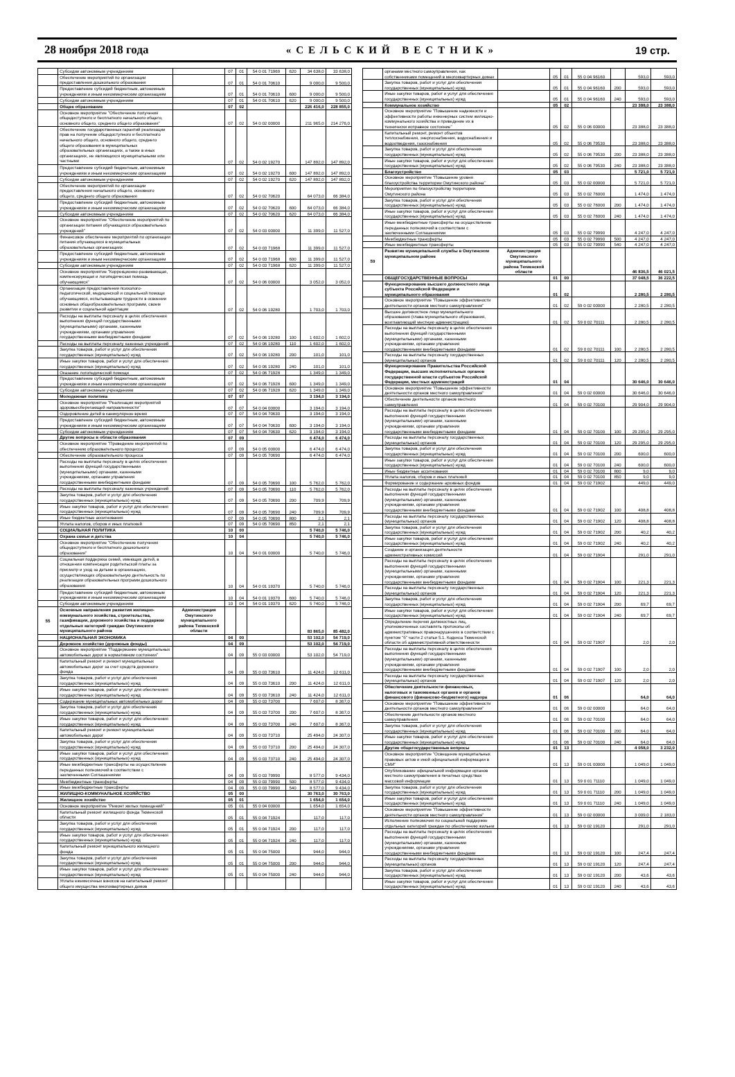28 ноября 2018 года «СЕЛЬСКИЙ ВЕСТНИК» 19 стр.
| | Субсидии автономным учреждениям | | 07 | 01 | 54 0 01 71969 | 620 | 34 638,0 | 33 638,0 |
| | Обеспечение мероприятий по организации предоставления дошкольного образования | | 07 | 01 | 54 0 01 70610 | | 9 000,0 | 9 500,0 |
| | Предоставление субсидий бюджетным, автономным учреждениям и иным некоммерческим организациям | | 07 | 01 | 54 0 01 70610 | 600 | 9 000,0 | 9 500,0 |
| | Субсидии автономным учреждениям | | 07 | 01 | 54 0 01 70610 | 620 | 9 000,0 | 9 500,0 |
| | Общее образование | | 07 | 02 | | | 226 416,0 | 228 855,0 |
| | Основное мероприятие "Обеспечение получения общедоступного и бесплатного начального общего, основного общего, среднего общего образования" | | 07 | 02 | 54 0 02 00000 | | 211 965,0 | 214 276,0 |
| | Обеспечение государственных гарантий реализации прав на получение общедоступного и бесплатного начального общего, основного общего, среднего общего образования в муниципальных образовательных организациях, а также в иных организациях, не являющихся муниципальными или частными | | 07 | 02 | 54 0 02 19270 | | 147 892,0 | 147 892,0 |
| | Предоставление субсидий бюджетным, автономным учреждениям и иным некоммерческим организациям | | 07 | 02 | 54 0 02 19270 | 600 | 147 892,0 | 147 892,0 |
| | Субсидии автономным учреждениям | | 07 | 02 | 54 0 02 19270 | 620 | 147 892,0 | 147 892,0 |
| | Обеспечение мероприятий по организации предоставления начального общего, основного общего, среднего общего образования | | 07 | 02 | 54 0 02 70620 | | 64 073,0 | 66 384,0 |
| | Предоставление субсидий бюджетным, автономным учреждениям и иным некоммерческим организациям | | 07 | 02 | 54 0 02 70620 | 600 | 64 073,0 | 66 384,0 |
| | Субсидии автономным учреждениям | | 07 | 02 | 54 0 02 70620 | 620 | 64 073,0 | 66 384,0 |
| | Основное мероприятие "Обеспечение мероприятий по организации питания обучающихся образовательных учреждений" | | 07 | 02 | 54 0 03 00000 | | 11 399,0 | 11 527,0 |
| | Финансовое обеспечение мероприятий по организации питания обучающихся в муниципальных образовательных организациях | | 07 | 02 | 54 0 03 71968 | | 11 399,0 | 11 527,0 |
| | Предоставление субсидий бюджетным, автономным учреждениям и иным некоммерческим организациям | | 07 | 02 | 54 0 03 71968 | 600 | 11 399,0 | 11 527,0 |
| | Субсидии автономным учреждениям | | 07 | 02 | 54 0 03 71968 | 620 | 11 399,0 | 11 527,0 |
| | Основное мероприятие "Коррекционно-развивающая, компенсирующая и логопедическая помощь обучающимся" | | 07 | 02 | 54 0 06 00000 | | 3 052,0 | 3 052,0 |
| | Организация предоставления психолого-педагогической, медицинской и социальной помощи обучающимся, испытывающим трудности в освоении основных общеобразовательных программ, своем развитии и социальной адаптации | | 07 | 02 | 54 0 06 19280 | | 1 703,0 | 1 703,0 |
| | Расходы на выплаты персоналу в целях обеспечения выполнения функций государственными (муниципальными) органами, казенными учреждениями, органами управления государственными внебюджетными фондами | | 07 | 02 | 54 0 06 19280 | 100 | 1 602,0 | 1 602,0 |
| | Расходы на выплаты персоналу казенных учреждений | | 07 | 02 | 54 0 06 19280 | 110 | 1 602,0 | 1 602,0 |
| | Закупка товаров, работ и услуг для обеспечения государственных (муниципальных) нужд | | 07 | 02 | 54 0 06 19280 | 200 | 101,0 | 101,0 |
| | Иные закупки товаров, работ и услуг для обеспечения государственных (муниципальных) нужд | | 07 | 02 | 54 0 06 19280 | 240 | 101,0 | 101,0 |
| | Оказание логопедической помощи | | 07 | 02 | 54 0 06 71928 | | 1 349,0 | 1 349,0 |
| | Предоставление субсидий бюджетным, автономным учреждениям и иным некоммерческим организациям | | 07 | 02 | 54 0 06 71928 | 600 | 1 349,0 | 1 349,0 |
| | Субсидии автономным учреждениям | | 07 | 02 | 54 0 06 71928 | 620 | 1 349,0 | 1 349,0 |
| | Молодежная политика | | 07 | 07 | | | 3 194,0 | 3 194,0 |
| | Основное мероприятие "Реализация мероприятий здоровьесберегающей направленности" | | 07 | 07 | 54 0 04 00000 | | 3 194,0 | 3 194,0 |
| | Оздоровление детей в каникулярное время | | 07 | 07 | 54 0 04 70630 | | 3 194,0 | 3 194,0 |
| | Предоставление субсидий бюджетным, автономным учреждениям и иным некоммерческим организациям | | 07 | 07 | 54 0 04 70630 | 600 | 3 194,0 | 3 194,0 |
| | Субсидии автономным учреждениям | | 07 | 07 | 54 0 04 70630 | 620 | 3 194,0 | 3 194,0 |
| | Другие вопросы в области образования | | 07 | 09 | | | 6 474,0 | 6 474,0 |
| | Основное мероприятие "Проведение мероприятий по обеспечению образовательного процесса" | | 07 | 09 | 54 0 05 00000 | | 6 474,0 | 6 474,0 |
| | Обеспечение образовательного процесса | | 07 | 09 | 54 0 05 70690 | | 6 474,0 | 6 474,0 |
| | Расходы на выплаты персоналу в целях обеспечения выполнения функций государственными (муниципальными) органами, казенными учреждениями, органами управления государственными внебюджетными фондами | | 07 | 09 | 54 0 05 70690 | 100 | 5 762,0 | 5 762,0 |
| | Расходы на выплаты персоналу казенных учреждений | | 07 | 09 | 54 0 05 70690 | 110 | 5 762,0 | 5 762,0 |
| | Закупка товаров, работ и услуг для обеспечения государственных (муниципальных) нужд | | 07 | 09 | 54 0 05 70690 | 200 | 709,9 | 709,9 |
| | Иные закупки товаров, работ и услуг для обеспечения государственных (муниципальных) нужд | | 07 | 09 | 54 0 05 70690 | 240 | 709,9 | 709,9 |
| | Иные бюджетные ассигнования | | 07 | 09 | 54 0 05 70690 | 800 | 2,1 | 2,1 |
| | Уплата налогов, сборов и иных платежей | | 07 | 09 | 54 0 05 70690 | 850 | 2,1 | 2,1 |
| | СОЦИАЛЬНАЯ ПОЛИТИКА | | 10 | 00 | | | 5 740,0 | 5 746,0 |
| | Охрана семьи и детства | | 10 | 04 | | | 5 740,0 | 5 746,0 |
| | Основное мероприятие "Обеспечение получения общедоступного и бесплатного дошкольного образования" | | 10 | 04 | 54 0 01 00000 | | 5 740,0 | 5 746,0 |
| | Социальная поддержка семей, имеющих детей, в отношении компенсации родительской платы за присмотр и уход за детьми в организациях, осуществляющих образовательную деятельность по реализации образовательных программ дошкольного образования | | 10 | 04 | 54 0 01 19370 | | 5 740,0 | 5 746,0 |
| | Предоставление субсидий бюджетным, автономным учреждениям и иным некоммерческим организациям | | 10 | 04 | 54 0 01 19370 | 600 | 5 740,0 | 5 746,0 |
| | Субсидии автономным учреждениям | | 10 | 04 | 54 0 01 19370 | 620 | 5 740,0 | 5 746,0 |
| 55 | Основные направления развития жилищно-коммунального хозяйства, строительства, газификации, дорожного хозяйства и поддержки отдельных категорий граждан Омутинского муниципального района | Администрация Омутинского муниципального района Тюменской области | | | | | 83 865,0 | 85 482,0 |
| | НАЦИОНАЛЬНАЯ ЭКОНОМИКА | | 04 | 00 | | | 53 102,0 | 54 719,0 |
| | Дорожное хозяйство (дорожные фонды) | | 04 | 09 | | | 53 102,0 | 54 719,0 |
| | Основное мероприятие "Поддержание муниципальных автомобильных дорог в нормативном состоянии" | | 04 | 09 | 55 0 03 00000 | | 53 102,0 | 54 719,0 |
| | Капитальный ремонт и ремонт муниципальных автомобильных дорог за счет средств дорожного фонда | | 04 | 09 | 55 0 03 73610 | | 11 424,0 | 12 611,0 |
| | Закупка товаров, работ и услуг для обеспечения государственных (муниципальных) нужд | | 04 | 09 | 55 0 03 73610 | 200 | 11 424,0 | 12 611,0 |
| | Иные закупки товаров, работ и услуг для обеспечения государственных (муниципальных) нужд | | 04 | 09 | 55 0 03 73610 | 240 | 11 424,0 | 12 611,0 |
| | Содержание муниципальных автомобильных дорог | | 04 | 09 | 55 0 03 73700 | | 7 607,0 | 8 367,0 |
| | Закупка товаров, работ и услуг для обеспечения государственных (муниципальных) нужд | | 04 | 09 | 55 0 03 73700 | 200 | 7 607,0 | 8 367,0 |
| | Иные закупки товаров, работ и услуг для обеспечения государственных (муниципальных) нужд | | 04 | 09 | 55 0 03 73700 | 240 | 7 607,0 | 8 367,0 |
| | Капитальный ремонт и ремонт муниципальных автомобильных дорог | | 04 | 09 | 55 0 03 73710 | | 25 494,0 | 24 307,0 |
| | Закупка товаров, работ и услуг для обеспечения государственных (муниципальных) нужд | | 04 | 09 | 55 0 03 73710 | 200 | 25 494,0 | 24 307,0 |
| | Иные закупки товаров, работ и услуг для обеспечения государственных (муниципальных) нужд | | 04 | 09 | 55 0 03 73710 | 240 | 25 494,0 | 24 307,0 |
| | Иные межбюджетные трансферты на осуществление переданных полномочий в соответствии с заключенными Соглашениями | | 04 | 09 | 55 0 03 79990 | | 8 577,0 | 9 434,0 |
| | Межбюджетные трансферты | | 04 | 09 | 55 0 03 79990 | 500 | 8 577,0 | 9 434,0 |
| | Иные межбюджетные трансферты | | 04 | 09 | 55 0 03 79990 | 540 | 8 577,0 | 9 434,0 |
| | ЖИЛИЩНО-КОММУНАЛЬНОЕ ХОЗЯЙСТВО | | 05 | 00 | | | 30 763,0 | 30 763,0 |
| | Жилищное хозяйство | | 05 | 01 | | | 1 654,0 | 1 654,0 |
| | Основное мероприятие "Ремонт жилых помещений" | | 05 | 01 | 55 0 04 00000 | | 1 654,0 | 1 654,0 |
| | Капитальный ремонт жилищного фонда Тюменской области | | 05 | 01 | 55 0 04 71924 | | 117,0 | 117,0 |
| | Закупка товаров, работ и услуг для обеспечения государственных (муниципальных) нужд | | 05 | 01 | 55 0 04 71924 | 200 | 117,0 | 117,0 |
| | Иные закупки товаров, работ и услуг для обеспечения государственных (муниципальных) нужд | | 05 | 01 | 55 0 04 71924 | 240 | 117,0 | 117,0 |
| | Капитальный ремонт муниципального жилищного фонда | | 05 | 01 | 55 0 04 75000 | | 944,0 | 944,0 |
| | Закупка товаров, работ и услуг для обеспечения государственных (муниципальных) нужд | | 05 | 01 | 55 0 04 75000 | 200 | 944,0 | 944,0 |
| | Иные закупки товаров, работ и услуг для обеспечения государственных (муниципальных) нужд | | 05 | 01 | 55 0 04 75000 | 240 | 944,0 | 944,0 |
| | Уплата ежемесячных взносов на капитальный ремонт общего имущества многоквартирных домов | | | | | | | |
| | органами местного самоуправления, как собственниками помещений в многоквартирных домах | | 05 | 01 | 55 0 04 96160 | | 593,0 | 593,0 |
| | Закупка товаров, работ и услуг для обеспечения государственных (муниципальных) нужд | | 05 | 01 | 55 0 04 96160 | 200 | 593,0 | 593,0 |
| | Иные закупки товаров, работ и услуг для обеспечения государственных (муниципальных) нужд | | 05 | 01 | 55 0 04 96160 | 240 | 593,0 | 593,0 |
| | Коммунальное хозяйство | | 05 | 02 | | | 23 388,0 | 23 388,0 |
| | Основное мероприятие "Повышение надежности и эффективности работы инженерных систем жилищно-коммунального хозяйства и приведение их в технически исправное состояние" | | 05 | 02 | 55 0 06 00000 | | 23 388,0 | 23 388,0 |
| | Капитальный ремонт, ремонт объектов теплоснабжения, энергоснабжения, водоснабжения и водоотведения, газоснабжения | | 05 | 02 | 55 0 06 79530 | | 23 388,0 | 23 388,0 |
| | Закупка товаров, работ и услуг для обеспечения государственных (муниципальных) нужд | | 05 | 02 | 55 0 06 79530 | 200 | 23 388,0 | 23 388,0 |
| | Иные закупки товаров, работ и услуг для обеспечения государственных (муниципальных) нужд | | 05 | 02 | 55 0 06 79530 | 240 | 23 388,0 | 23 388,0 |
| | Благоустройство | | 05 | 03 | | | 5 721,0 | 5 721,0 |
| | Основное мероприятие "Повышение уровня благоустройства территории Омутинского района" | | 05 | 03 | 55 0 02 00000 | | 5 721,0 | 5 721,0 |
| | Мероприятия по благоустройству территории Омутинского района | | 05 | 03 | 55 0 02 76000 | | 1 474,0 | 1 474,0 |
| | Закупка товаров, работ и услуг для обеспечения государственных (муниципальных) нужд | | 05 | 03 | 55 0 02 76000 | 200 | 1 474,0 | 1 474,0 |
| | Иные закупки товаров, работ и услуг для обеспечения государственных (муниципальных) нужд | | 05 | 03 | 55 0 02 76000 | 240 | 1 474,0 | 1 474,0 |
| | Иные межбюджетные трансферты на осуществление переданных полномочий в соответствии с заключенными Соглашениями | | 05 | 03 | 55 0 02 79990 | | 4 247,0 | 4 247,0 |
| | Межбюджетные трансферты | | 05 | 03 | 55 0 02 79990 | 500 | 4 247,0 | 4 247,0 |
| | Иные межбюджетные трансферты | | 05 | 03 | 55 0 02 79990 | 540 | 4 247,0 | 4 247,0 |
| 59 | Развитие муниципальной службы в Омутинском муниципальном районе | Администрация Омутинского муниципального района Тюменской области | | | | | 46 836,5 | 46 021,5 |
| | ОБЩЕГОСУДАРСТВЕННЫЕ ВОПРОСЫ | | 01 | 00 | | | 37 048,5 | 36 222,5 |
| | Функционирование высшего должностного лица субъекта Российской Федерации и муниципального образования | | 01 | 02 | | | 2 280,5 | 2 280,5 |
| | Основное мероприятие "Повышение эффективности деятельности органов местного самоуправления" | | 01 | 02 | 59 0 02 00000 | | 2 280,5 | 2 280,5 |
| | Высшее должностное лицо муниципального образования (глава муниципального образования, возглавляющий местную администрацию) | | 01 | 02 | 59 0 02 70111 | | 2 280,5 | 2 280,5 |
| | Расходы на выплаты персоналу в целях обеспечения выполнения функций государственными (муниципальными) органами, казенными учреждениями, органами управления государственными внебюджетными фондами | | 01 | 02 | 59 0 02 70111 | 100 | 2 280,5 | 2 280,5 |
| | Расходы на выплаты персоналу государственных (муниципальных) органов | | 01 | 02 | 59 0 02 70111 | 120 | 2 280,5 | 2 280,5 |
| | Функционирование Правительства Российской Федерации, высших исполнительных органов государственной власти субъектов Российской Федерации, местных администраций | | 01 | 04 | | | 30 646,0 | 30 646,0 |
| | Основное мероприятие "Повышение эффективности деятельности органов местного самоуправления" | | 01 | 04 | 59 0 02 00000 | | 30 646,0 | 30 646,0 |
| | Обеспечение деятельности органов местного самоуправления | | 01 | 04 | 59 0 02 70100 | | 29 904,0 | 29 904,0 |
| | Расходы на выплаты персоналу в целях обеспечения выполнения функций государственными (муниципальными) органами, казенными учреждениями, органами управления государственными внебюджетными фондами | | 01 | 04 | 59 0 02 70100 | 100 | 29 295,0 | 29 295,0 |
| | Расходы на выплаты персоналу государственных (муниципальных) органов | | 01 | 04 | 59 0 02 70100 | 120 | 29 295,0 | 29 295,0 |
| | Закупка товаров, работ и услуг для обеспечения государственных (муниципальных) нужд | | 01 | 04 | 59 0 02 70100 | 200 | 600,0 | 600,0 |
| | Иные закупки товаров, работ и услуг для обеспечения государственных (муниципальных) нужд | | 01 | 04 | 59 0 02 70100 | 240 | 600,0 | 600,0 |
| | Иные бюджетные ассигнования | | 01 | 04 | 59 0 02 70100 | 800 | 9,0 | 9,0 |
| | Уплата налогов, сборов и иных платежей | | 01 | 04 | 59 0 02 70100 | 850 | 9,0 | 9,0 |
| | Формирование и содержание архивных фондов | | 01 | 04 | 59 0 02 71902 | | 449,0 | 449,0 |
| | Расходы на выплаты персоналу в целях обеспечения выполнения функций государственными (муниципальными) органами, казенными учреждениями, органами управления государственными внебюджетными фондами | | 01 | 04 | 59 0 02 71902 | 100 | 408,8 | 408,8 |
| | Расходы на выплаты персоналу государственных (муниципальных) органов | | 01 | 04 | 59 0 02 71902 | 120 | 408,8 | 408,8 |
| | Закупка товаров, работ и услуг для обеспечения государственных (муниципальных) нужд | | 01 | 04 | 59 0 02 71902 | 200 | 40,2 | 40,2 |
| | Иные закупки товаров, работ и услуг для обеспечения государственных (муниципальных) нужд | | 01 | 04 | 59 0 02 71902 | 240 | 40,2 | 40,2 |
| | Создание и организация деятельности административных комиссий | | 01 | 04 | 59 0 02 71904 | | 291,0 | 291,0 |
| | Расходы на выплаты персоналу в целях обеспечения выполнения функций государственными (муниципальными) органами, казенными учреждениями, органами управления государственными внебюджетными фондами | | 01 | 04 | 59 0 02 71904 | 100 | 221,3 | 221,3 |
| | Расходы на выплаты персоналу государственных (муниципальных) органов | | 01 | 04 | 59 0 02 71904 | 120 | 221,3 | 221,3 |
| | Закупка товаров, работ и услуг для обеспечения государственных (муниципальных) нужд | | 01 | 04 | 59 0 02 71904 | 200 | 69,7 | 69,7 |
| | Иные закупки товаров, работ и услуг для обеспечения государственных (муниципальных) нужд | | 01 | 04 | 59 0 02 71904 | 240 | 69,7 | 69,7 |
| | Определение перечня должностных лиц, уполномоченных составлять протоколы об административных правонарушениях в соответствии с пунктом "б" части 2 статьи 5.1. Кодекса Тюменской области об административной ответственности | | 01 | 04 | 59 0 02 71907 | | 2,0 | 2,0 |
| | Расходы на выплаты персоналу в целях обеспечения выполнения функций государственными (муниципальными) органами, казенными учреждениями, органами управления государственными внебюджетными фондами | | 01 | 04 | 59 0 02 71907 | 100 | 2,0 | 2,0 |
| | Расходы на выплаты персоналу государственных (муниципальных) органов | | 01 | 04 | 59 0 02 71907 | 120 | 2,0 | 2,0 |
| | Обеспечение деятельности финансовых, налоговых и таможенных органов и органов финансового (финансово-бюджетного) надзора | | 01 | 06 | | | 64,0 | 64,0 |
| | Основное мероприятие "Повышение эффективности деятельности органов местного самоуправления" | | 01 | 06 | 59 0 02 00000 | | 64,0 | 64,0 |
| | Обеспечение деятельности органов местного самоуправления | | 01 | 06 | 59 0 02 70100 | | 64,0 | 64,0 |
| | Закупка товаров, работ и услуг для обеспечения государственных (муниципальных) нужд | | 01 | 06 | 59 0 02 70100 | 200 | 64,0 | 64,0 |
| | Иные закупки товаров, работ и услуг для обеспечения государственных (муниципальных) нужд | | 01 | 06 | 59 0 02 70100 | 240 | 64,0 | 64,0 |
| | Другие общегосударственные вопросы | | 01 | 13 | | | 4 058,0 | 3 232,0 |
| | Основное мероприятие "Освещение муниципальных правовых актов и иной официальной информации в СМИ" | | 01 | 13 | 59 0 01 00000 | | 1 049,0 | 1 049,0 |
| | Опубликование официальной информации органов местного самоуправления в печатных средствах массовой информации | | 01 | 13 | 59 0 01 71110 | | 1 049,0 | 1 049,0 |
| | Закупка товаров, работ и услуг для обеспечения государственных (муниципальных) нужд | | 01 | 13 | 59 0 01 71110 | 200 | 1 049,0 | 1 049,0 |
| | Иные закупки товаров, работ и услуг для обеспечения государственных (муниципальных) нужд | | 01 | 13 | 59 0 01 71110 | 240 | 1 049,0 | 1 049,0 |
| | Основное мероприятие "Повышение эффективности деятельности органов местного самоуправления" | | 01 | 13 | 59 0 02 00000 | | 3 009,0 | 2 183,0 |
| | Исполнение полномочия по социальной поддержке отдельных категорий граждан по обеспечению жильем | | 01 | 13 | 59 0 02 19120 | | 291,0 | 291,0 |
| | Расходы на выплаты персоналу в целях обеспечения выполнения функций государственными (муниципальными) органами, казенными учреждениями, органами управления государственными внебюджетными фондами | | 01 | 13 | 59 0 02 19120 | 100 | 247,4 | 247,4 |
| | Расходы на выплаты персоналу государственных (муниципальных) органов | | 01 | 13 | 59 0 02 19120 | 120 | 247,4 | 247,4 |
| | Закупка товаров, работ и услуг для обеспечения государственных (муниципальных) нужд | | 01 | 13 | 59 0 02 19120 | 200 | 43,6 | 43,6 |
| | Иные закупки товаров, работ и услуг для обеспечения государственных (муниципальных) нужд | | 01 | 13 | 59 0 02 19120 | 240 | 43,6 | 43,6 |